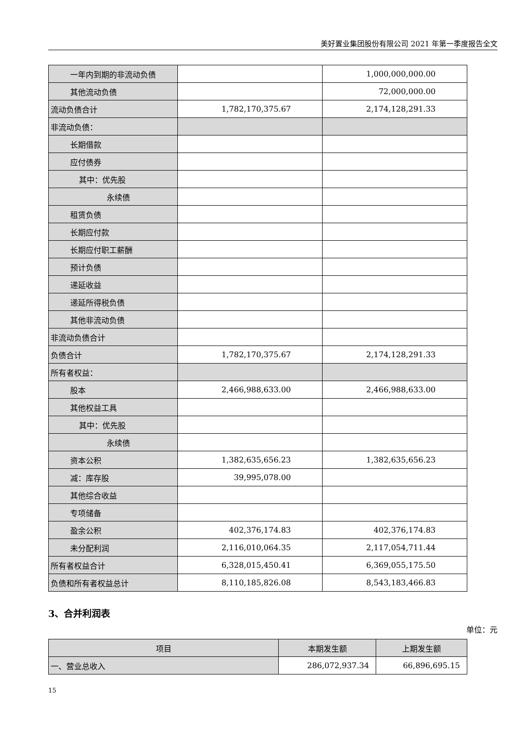美好置业集团股份有限公司 2021 年第一季度报告全文
| 一年内到期的非流动负债 | | 1,000,000,000.00 |
| 其他流动负债 | | 72,000,000.00 |
| 流动负债合计 | 1,782,170,375.67 | 2,174,128,291.33 |
| 非流动负债： | | |
| 长期借款 | | |
| 应付债券 | | |
| 其中：优先股 | | |
| 永续债 | | |
| 租赁负债 | | |
| 长期应付款 | | |
| 长期应付职工薪酬 | | |
| 预计负债 | | |
| 递延收益 | | |
| 递延所得税负债 | | |
| 其他非流动负债 | | |
| 非流动负债合计 | | |
| 负债合计 | 1,782,170,375.67 | 2,174,128,291.33 |
| 所有者权益： | | |
| 股本 | 2,466,988,633.00 | 2,466,988,633.00 |
| 其他权益工具 | | |
| 其中：优先股 | | |
| 永续债 | | |
| 资本公积 | 1,382,635,656.23 | 1,382,635,656.23 |
| 减：库存股 | 39,995,078.00 | |
| 其他综合收益 | | |
| 专项储备 | | |
| 盈余公积 | 402,376,174.83 | 402,376,174.83 |
| 未分配利润 | 2,116,010,064.35 | 2,117,054,711.44 |
| 所有者权益合计 | 6,328,015,450.41 | 6,369,055,175.50 |
| 负债和所有者权益总计 | 8,110,185,826.08 | 8,543,183,466.83 |
3、合并利润表
单位：元
| 项目 | 本期发生额 | 上期发生额 |
| --- | --- | --- |
| 一、营业总收入 | 286,072,937.34 | 66,896,695.15 |
15